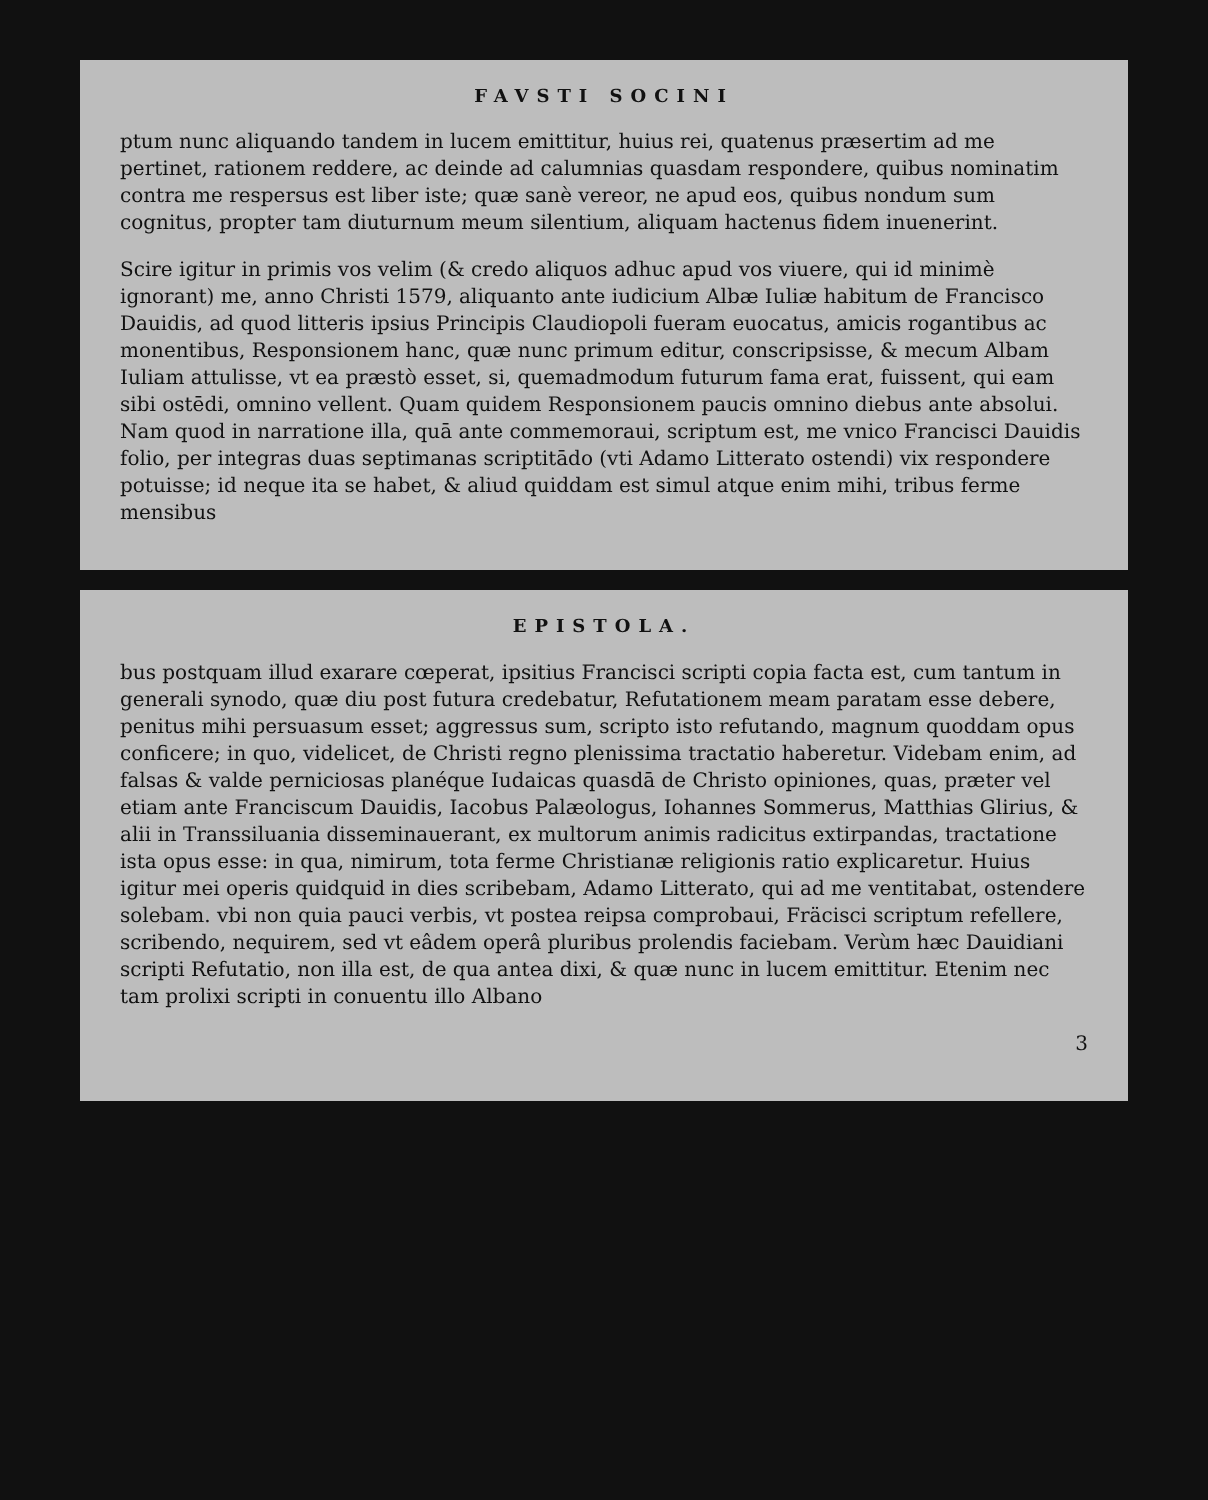FAVSTI SOCINI
ptum nunc aliquando tandem in lucem emittitur, huius rei, quatenus præsertim ad me pertinet, rationem reddere, ac deinde ad calumnias quasdam respondere, quibus nominatim contra me respersus est liber iste; quæ sanè vereor, ne apud eos, quibus nondum sum cognitus, propter tam diuturnum meum silentium, aliquam hactenus fidem inuenerint.
Scire igitur in primis vos velim (& credo aliquos adhuc apud vos viuere, qui id minimè ignorant) me, anno Christi 1579, aliquanto ante iudicium Albæ Iuliæ habitum de Francisco Dauidis, ad quod litteris ipsius Principis Claudiopoli fueram euocatus, amicis rogantibus ac monentibus, Responsionem hanc, quæ nunc primum editur, conscripsisse, & mecum Albam Iuliam attulisse, vt ea præstò esset, si, quemadmodum futurum fama erat, fuissent, qui eam sibi ostēdi, omnino vellent. Quam quidem Responsionem paucis omnino diebus ante absolui. Nam quod in narratione illa, quā ante commemoraui, scriptum est, me vnico Francisci Dauidis folio, per integras duas septimanas scriptitādo (vti Adamo Litterato ostendi) vix respondere potuisse; id neque ita se habet, & aliud quiddam est simul atque enim mihi, tribus ferme mensibus
EPISTOLA.
bus postquam illud exarare cœperat, ipsitius Francisci scripti copia facta est, cum tantum in generali synodo, quæ diu post futura credebatur, Refutationem meam paratam esse debere, penitus mihi persuasum esset; aggressus sum, scripto isto refutando, magnum quoddam opus conficere; in quo, videlicet, de Christi regno plenissima tractatio haberetur. Videbam enim, ad falsas & valde perniciosas planéque Iudaicas quasdā de Christo opiniones, quas, præter vel etiam ante Franciscum Dauidis, Iacobus Palæologus, Iohannes Sommerus, Matthias Glirius, & alii in Transsiluania disseminauerant, ex multorum animis radicitus extirpandas, tractatione ista opus esse: in qua, nimirum, tota ferme Christianæ religionis ratio explicaretur. Huius igitur mei operis quidquid in dies scribebam, Adamo Litterato, qui ad me ventitabat, ostendere solebam. vbi non quia pauci verbis, vt postea reipsa comprobaui, Fräcisci scriptum refellere, scribendo, nequirem, sed vt eâdem operâ pluribus pro­lendis faciebam. Verùm hæc Dauidiani scripti Refutatio, non illa est, de qua antea dixi, & quæ nunc in lucem emittitur. Etenim nec tam prolixi scripti in conuentu illo Albano
3